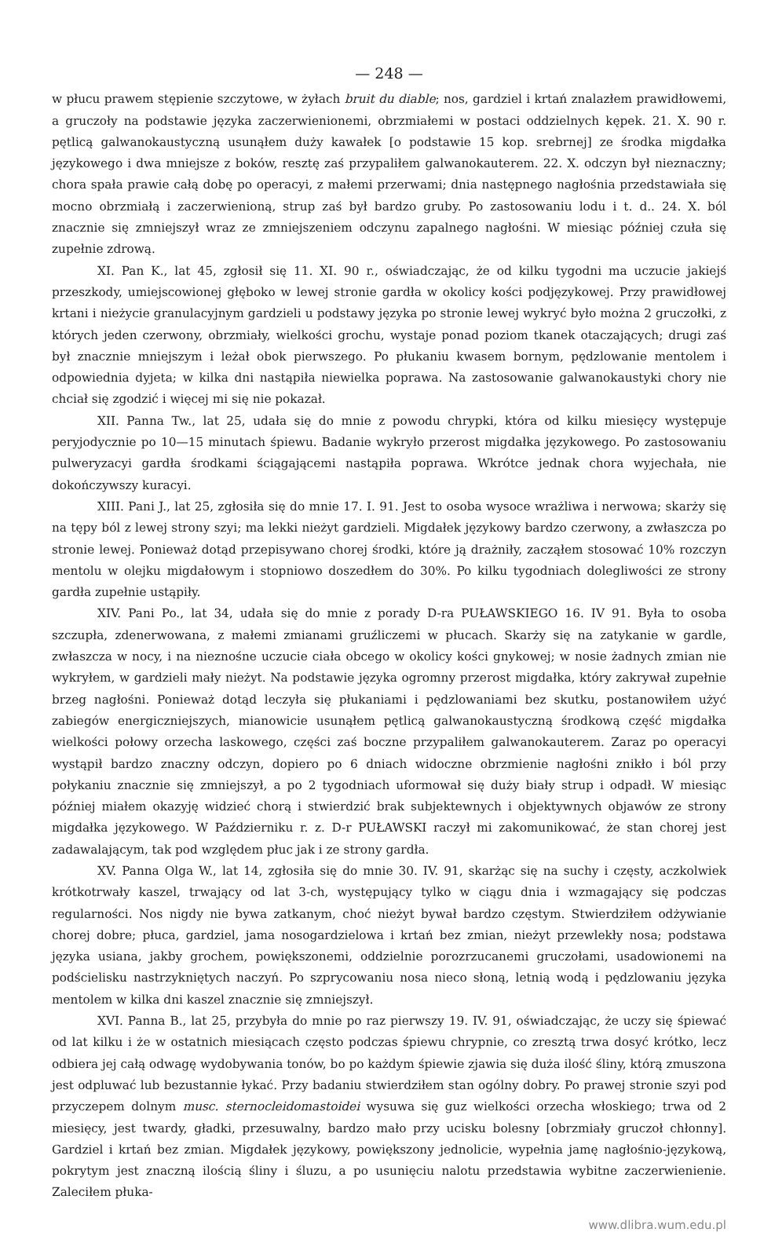— 248 —
w płucu prawem stępienie szczytowe, w żyłach bruit du diable; nos, gardziel i krtań znalazłem prawidłowemi, a gruczoły na podstawie języka zaczerwienionemi, obrzmiałemi w postaci oddzielnych kępek. 21. X. 90 r. pętlicą galwanokaustyczną usunąłem duży kawałek [o podstawie 15 kop. srebrnej] ze środka migdałka językowego i dwa mniejsze z boków, resztę zaś przypaliłem galwanokauterem. 22. X. odczyn był nieznaczny; chora spała prawie całą dobę po operacyi, z małemi przerwami; dnia następnego nagłośnia przedstawiała się mocno obrzmiałą i zaczerwienioną, strup zaś był bardzo gruby. Po zastosowaniu lodu i t. d.. 24. X. ból znacznie się zmniejszył wraz ze zmniejszeniem odczynu zapalnego nagłośni. W miesiąc później czuła się zupełnie zdrową.
XI. Pan K., lat 45, zgłosił się 11. XI. 90 r., oświadczając, że od kilku tygodni ma uczucie jakiejś przeszkody, umiejscowionej głęboko w lewej stronie gardła w okolicy kości podjęzykowej. Przy prawidłowej krtani i nieżycie granulacyjnym gardzieli u podstawy języka po stronie lewej wykryć było można 2 gruczołki, z których jeden czerwony, obrzmiały, wielkości grochu, wystaje ponad poziom tkanek otaczających; drugi zaś był znacznie mniejszym i leżał obok pierwszego. Po płukaniu kwasem bornym, pędzlowanie mentolem i odpowiednia dyjeta; w kilka dni nastąpiła niewielka poprawa. Na zastosowanie galwanokaustyki chory nie chciał się zgodzić i więcej mi się nie pokazał.
XII. Panna Tw., lat 25, udała się do mnie z powodu chrypki, która od kilku miesięcy występuje peryjodycznie po 10—15 minutach śpiewu. Badanie wykryło przerost migdałka językowego. Po zastosowaniu pulweryzacyi gardła środkami ściągającemi nastąpiła poprawa. Wkrótce jednak chora wyjechała, nie dokończywszy kuracyi.
XIII. Pani J., lat 25, zgłosiła się do mnie 17. I. 91. Jest to osoba wysoce wrażliwa i nerwowa; skarży się na tępy ból z lewej strony szyi; ma lekki nieżyt gardzieli. Migdałek językowy bardzo czerwony, a zwłaszcza po stronie lewej. Ponieważ dotąd przepisywano chorej środki, które ją drażniły, zacząłem stosować 10% rozczyn mentolu w olejku migdałowym i stopniowo doszedłem do 30%. Po kilku tygodniach dolegliwości ze strony gardła zupełnie ustąpiły.
XIV. Pani Po., lat 34, udała się do mnie z porady D-ra PUŁAWSKIEGO 16. IV 91. Była to osoba szczupła, zdenerwowana, z małemi zmianami gruźliczemi w płucach. Skarży się na zatykanie w gardle, zwłaszcza w nocy, i na nieznośne uczucie ciała obcego w okolicy kości gnykowej; w nosie żadnych zmian nie wykryłem, w gardzieli mały nieżyt. Na podstawie języka ogromny przerost migdałka, który zakrywał zupełnie brzeg nagłośni. Ponieważ dotąd leczyła się płukaniami i pędzlowaniami bez skutku, postanowiłem użyć zabiegów energiczniejszych, mianowicie usunąłem pętlicą galwanokaustyczną środkową część migdałka wielkości połowy orzecha laskowego, części zaś boczne przypaliłem galwanokauterem. Zaraz po operacyi wystąpił bardzo znaczny odczyn, dopiero po 6 dniach widoczne obrzmienie nagłośni znikło i ból przy połykaniu znacznie się zmniejszył, a po 2 tygodniach uformował się duży biały strup i odpadł. W miesiąc później miałem okazyję widzieć chorą i stwierdzić brak subjektewnych i objektywnych objawów ze strony migdałka językowego. W Październiku r. z. D-r PUŁAWSKI raczył mi zakomunikować, że stan chorej jest zadawalającym, tak pod względem płuc jak i ze strony gardła.
XV. Panna Olga W., lat 14, zgłosiła się do mnie 30. IV. 91, skarżąc się na suchy i częsty, aczkolwiek krótkotrwały kaszel, trwający od lat 3-ch, występujący tylko w ciągu dnia i wzmagający się podczas regularności. Nos nigdy nie bywa zatkanym, choć nieżyt bywał bardzo częstym. Stwierdziłem odżywianie chorej dobre; płuca, gardziel, jama nosogardzielowa i krtań bez zmian, nieżyt przewlekły nosa; podstawa języka usiana, jakby grochem, powiększonemi, oddzielnie porozrzucanemi gruczołami, usadowionemi na podścielisku nastrzykniętych naczyń. Po szprycowaniu nosa nieco słoną, letnią wodą i pędzlowaniu języka mentolem w kilka dni kaszel znacznie się zmniejszył.
XVI. Panna B., lat 25, przybyła do mnie po raz pierwszy 19. IV. 91, oświadczając, że uczy się śpiewać od lat kilku i że w ostatnich miesiącach często podczas śpiewu chrypnie, co zresztą trwa dosyć krótko, lecz odbiera jej całą odwagę wydobywania tonów, bo po każdym śpiewie zjawia się duża ilość śliny, którą zmuszona jest odpluwać lub bezustannie łykać. Przy badaniu stwierdziłem stan ogólny dobry. Po prawej stronie szyi pod przyczepem dolnym musc. sternocleidomastoidei wysuwa się guz wielkości orzecha włoskiego; trwa od 2 miesięcy, jest twardy, gładki, przesuwalny, bardzo mało przy ucisku bolesny [obrzmiały gruczoł chłonny]. Gardziel i krtań bez zmian. Migdałek językowy, powiększony jednolicie, wypełnia jamę nagłośnio-językową, pokrytym jest znaczną ilością śliny i śluzu, a po usunięciu nalotu przedstawia wybitne zaczerwienienie. Zaleciłem płuka-
www.dlibra.wum.edu.pl